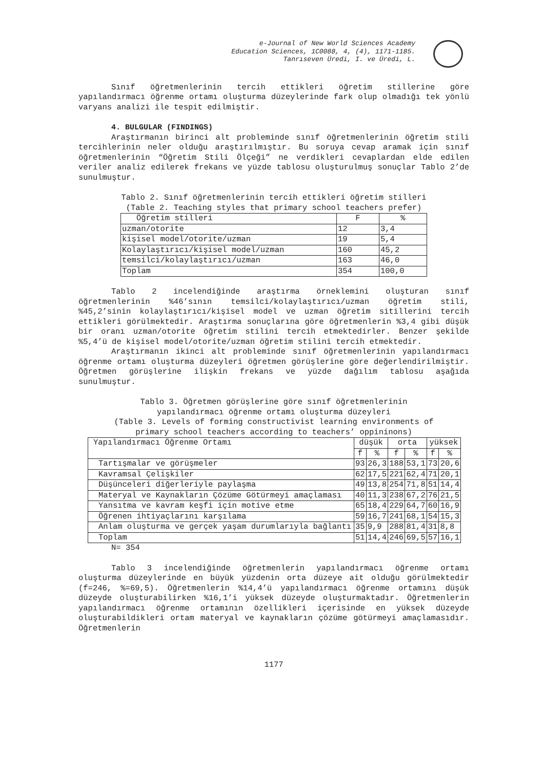e-Journal of New World Sciences Academy
Education Sciences, 1C0088, 4, (4), 1171-1185.
Tanrıseven Üredi, I. ve Üredi, L.
Sınıf öğretmenlerinin tercih ettikleri öğretim stillerine göre yapılandırmacı öğrenme ortamı oluşturma düzeylerinde fark olup olmadığı tek yönlü varyans analizi ile tespit edilmiştir.
4. BULGULAR (FINDINGS)
Araştırmanın birinci alt probleminde sınıf öğretmenlerinin öğretim stili tercihlerinin neler olduğu araştırılmıştır. Bu soruya cevap aramak için sınıf öğretmenlerinin “Öğretim Stili Ölçeği” ne verdikleri cevaplardan elde edilen veriler analiz edilerek frekans ve yüzde tablosu oluşturulmuş sonuçlar Tablo 2’de sunulmuştur.
Tablo 2. Sınıf öğretmenlerinin tercih ettikleri öğretim stilleri
(Table 2. Teaching styles that primary school teachers prefer)
| Öğretim stilleri | F | % |
| --- | --- | --- |
| uzman/otorite | 12 | 3,4 |
| kişisel model/otorite/uzman | 19 | 5,4 |
| Kolaylaştırıcı/kişisel model/uzman | 160 | 45,2 |
| temsilci/kolaylaştırıcı/uzman | 163 | 46,0 |
| Toplam | 354 | 100,0 |
Tablo 2 incelendiğinde araştırma örneklemini oluşturan sınıf öğretmenlerinin %46’sının temsilci/kolaylaştırıcı/uzman öğretim stili, %45,2’sinin kolaylaştırıcı/kişisel model ve uzman öğretim sitillerini tercih ettikleri görülmektedir. Araştırma sonuçlarına göre öğretmenlerin %3,4 gibi düşük bir oranı uzman/otorite öğretim stilini tercih etmektedirler. Benzer şekilde %5,4’ü de kişisel model/otorite/uzman öğretim stilini tercih etmektedir.
Araştırmanın ikinci alt probleminde sınıf öğretmenlerinin yapılandırmacı öğrenme ortamı oluşturma düzeyleri öğretmen görüşlerine göre değerlendirilmiştir. Öğretmen görüşlerine ilişkin frekans ve yüzde dağılım tablosu aşağıda sunulmuştur.
Tablo 3. Öğretmen görüşlerine göre sınıf öğretmenlerinin
yapılandırmacı öğrenme ortamı oluşturma düzeyleri
(Table 3. Levels of forming constructivist learning environments of
primary school teachers according to teachers’ oppininons)
| Yapılandırmacı Öğrenme Ortamı | düşük | | orta | | yüksek | |
| --- | --- | --- | --- | --- | --- | --- |
| | f | % | f | % | f | % |
| Tartışmalar ve görüşmeler | 93 | 26,3 | 188 | 53,1 | 73 | 20,6 |
| Kavramsal Çelişkiler | 62 | 17,5 | 221 | 62,4 | 71 | 20,1 |
| Düşünceleri diğerleriyle paylaşma | 49 | 13,8 | 254 | 71,8 | 51 | 14,4 |
| Materyal ve Kaynakların Çözüme Götürmeyi amaçlaması | 40 | 11,3 | 238 | 67,2 | 76 | 21,5 |
| Yansıtma ve kavram keşfi için motive etme | 65 | 18,4 | 229 | 64,7 | 60 | 16,9 |
| Öğrenen ihtiyaçlarını karşılama | 59 | 16,7 | 241 | 68,1 | 54 | 15,3 |
| Anlam oluşturma ve gerçek yaşam durumlarıyla bağlantı | 35 | 9,9 | 288 | 81,4 | 31 | 8,8 |
| Toplam | 51 | 14,4 | 246 | 69,5 | 57 | 16,1 |
N= 354
Tablo 3 incelendiğinde öğretmenlerin yapılandırmacı öğrenme ortamı oluşturma düzeylerinde en büyük yüzdenin orta düzeye ait olduğu görülmektedir (f=246, %=69,5). Öğretmenlerin %14,4’ü yapılandırmacı öğrenme ortamını düşük düzeyde oluşturabilirken %16,1’i yüksek düzeyde oluşturmaktadır. Öğretmenlerin yapılandırmacı öğrenme ortamının özellikleri içerisinde en yüksek düzeyde oluşturabildikleri ortam materyal ve kaynakların çözüme götürmeyi amaçlamasıdır. Öğretmenlerin
1177